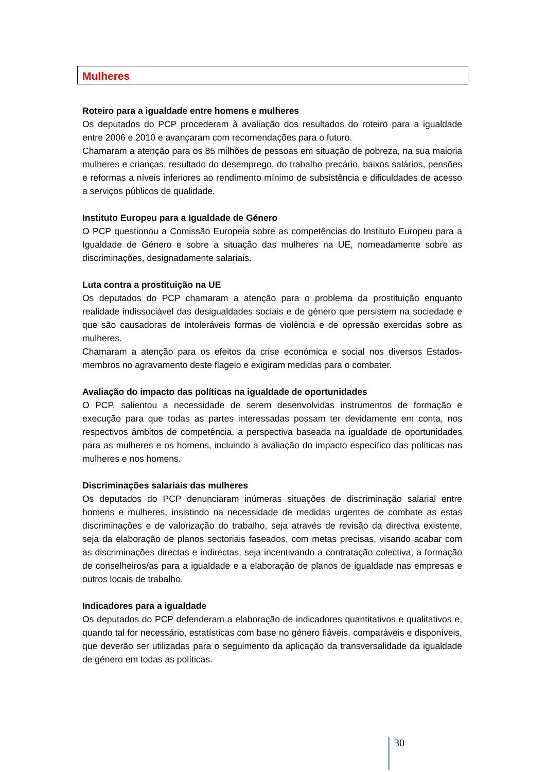Mulheres
Roteiro para a igualdade entre homens e mulheres
Os deputados do PCP procederam à avaliação dos resultados do roteiro para a igualdade entre 2006 e 2010 e avançaram com recomendações para o futuro.
Chamaram a atenção para os 85 milhões de pessoas em situação de pobreza, na sua maioria mulheres e crianças, resultado do desemprego, do trabalho precário, baixos salários, pensões e reformas a níveis inferiores ao rendimento mínimo de subsistência e dificuldades de acesso a serviços públicos de qualidade.
Instituto Europeu para a Igualdade de Género
O PCP questionou a Comissão Europeia sobre as competências do Instituto Europeu para a Igualdade de Género e sobre a situação das mulheres na UE, nomeadamente sobre as discriminações, designadamente salariais.
Luta contra a prostituição na UE
Os deputados do PCP chamaram a atenção para o problema da prostituição enquanto realidade indissociável das desigualdades sociais e de género que persistem na sociedade e que são causadoras de intoleráveis formas de violência e de opressão exercidas sobre as mulheres.
Chamaram a atenção para os efeitos da crise económica e social nos diversos Estados-membros no agravamento deste flagelo e exigiram medidas para o combater.
Avaliação do impacto das políticas na igualdade de oportunidades
O PCP, salientou a necessidade de serem desenvolvidas instrumentos de formação e execução para que todas as partes interessadas possam ter devidamente em conta, nos respectivos âmbitos de competência, a perspectiva baseada na igualdade de oportunidades para as mulheres e os homens, incluindo a avaliação do impacto específico das políticas nas mulheres e nos homens.
Discriminações salariais das mulheres
Os deputados do PCP denunciaram inúmeras situações de discriminação salarial entre homens e mulheres, insistindo na necessidade de medidas urgentes de combate as estas discriminações e de valorização do trabalho, seja através de revisão da directiva existente, seja da elaboração de planos sectoriais faseados, com metas precisas, visando acabar com as discriminações directas e indirectas, seja incentivando a contratação colectiva, a formação de conselheiros/as para a igualdade e a elaboração de planos de igualdade nas empresas e outros locais de trabalho.
Indicadores para a igualdade
Os deputados do PCP defenderam a elaboração de indicadores quantitativos e qualitativos e, quando tal for necessário, estatísticas com base no género fiáveis, comparáveis e disponíveis, que deverão ser utilizadas para o seguimento da aplicação da transversalidade da igualdade de género em todas as políticas.
30